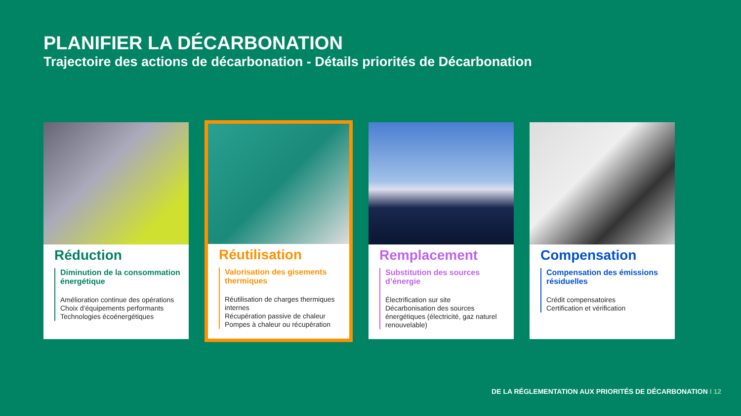PLANIFIER LA DÉCARBONATION
Trajectoire des actions de décarbonation - Détails priorités de Décarbonation
Réduction
Diminution de la consommation énergétique
Amélioration continue des opérations
Choix d’équipements performants
Technologies écoénergétiques
Réutilisation
Valorisation des gisements thermiques
Réutilisation de charges thermiques internes
Récupération passive de chaleur
Pompes à chaleur ou récupération
Remplacement
Substitution des sources d’énergie
Électrification sur site
Décarbonisation des sources énergétiques (électricité, gaz naturel renouvelable)
Compensation
Compensation des émissions résiduelles
Crédit compensatoires
Certification et vérification
DE LA RÉGLEMENTATION AUX PRIORITÉS DE DÉCARBONATION I 12